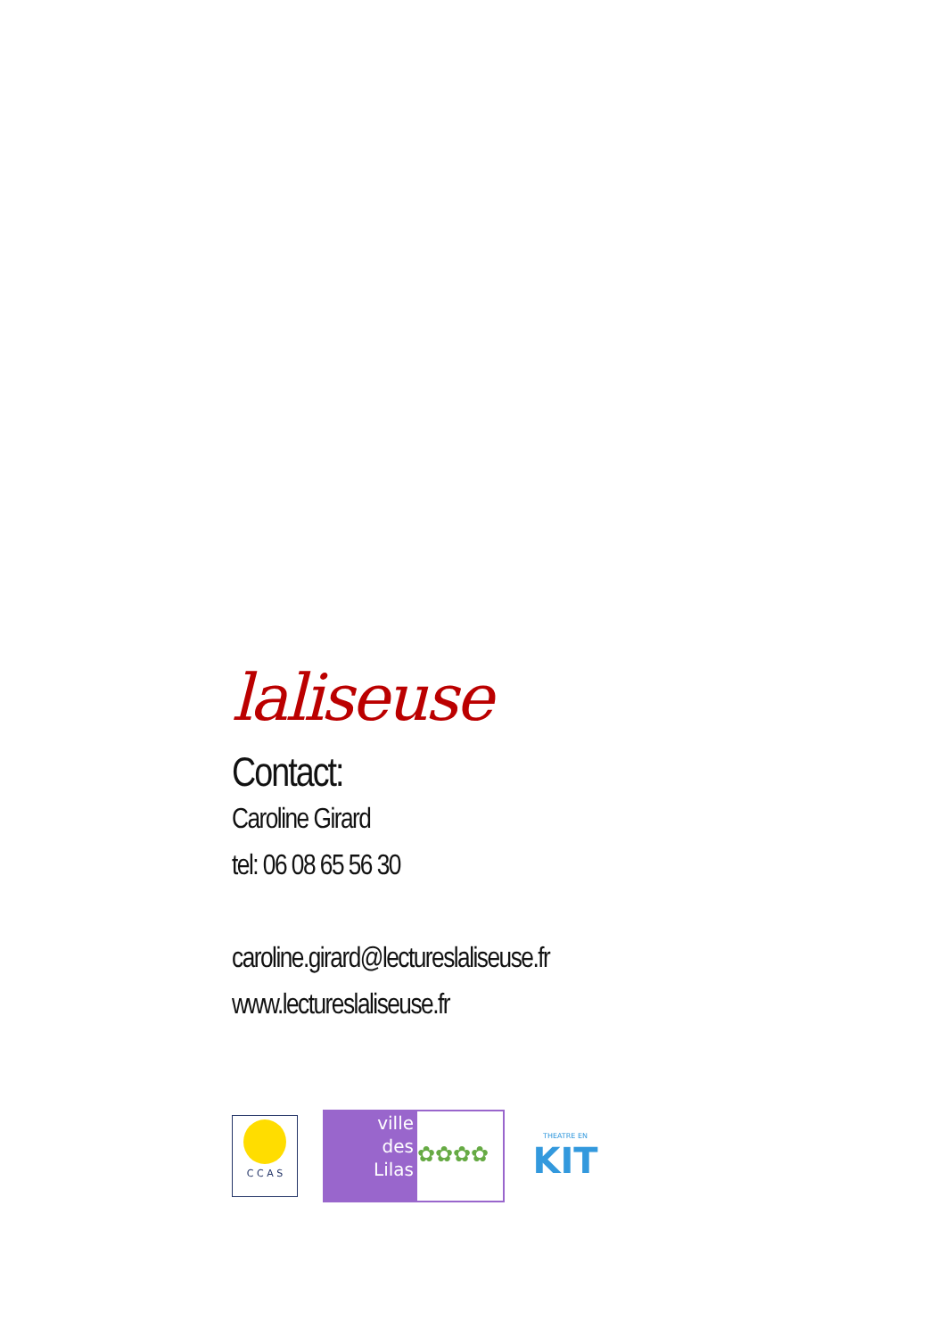laliseuse
Contact:
Caroline Girard
tel: 06 08 65 56 30
caroline.girard@lectureslaliseuse.fr
www.lectureslaliseuse.fr
C C A S
ville
des
Lilas
✿✿✿✿
THEATRE EN
KIT